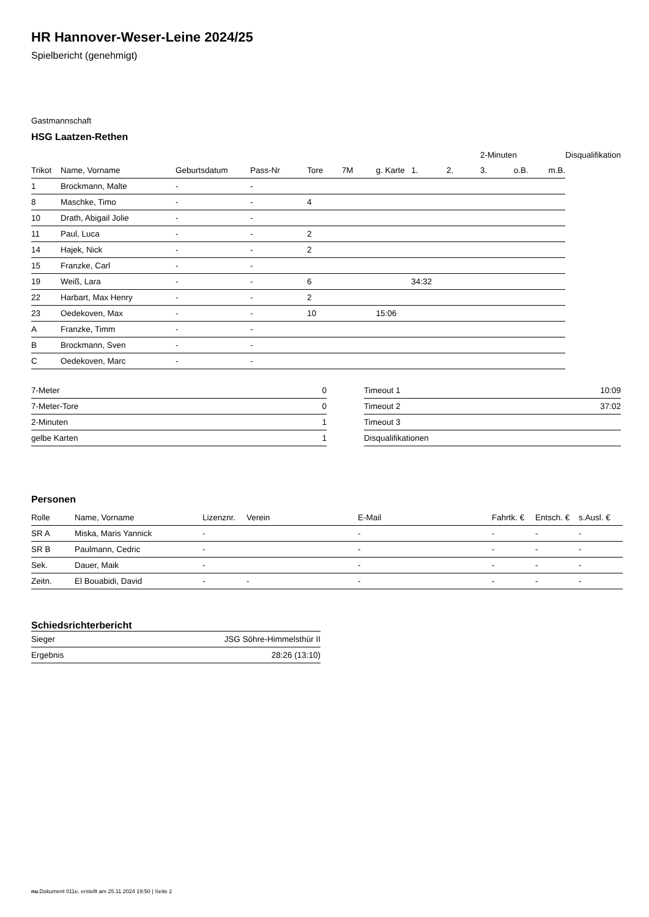HR Hannover-Weser-Leine 2024/25
Spielbericht (genehmigt)
Gastmannschaft
HSG Laatzen-Rethen
| | | | | | | | | | 2-Minuten | | | Disqualifikation |
| Trikot | Name, Vorname | Geburtsdatum | Pass-Nr | Tore | 7M | g. Karte | 1. | 2. | 3. | o.B. | m.B. | |
| 1 | Brockmann, Malte | - | - | | | | | | | | | |
| 8 | Maschke, Timo | - | - | 4 | | | | | | | | |
| 10 | Drath, Abigail Jolie | - | - | | | | | | | | | |
| 11 | Paul, Luca | - | - | 2 | | | | | | | | |
| 14 | Hajek, Nick | - | - | 2 | | | | | | | | |
| 15 | Franzke, Carl | - | - | | | | | | | | | |
| 19 | Weiß, Lara | - | - | 6 | | | 34:32 | | | | | |
| 22 | Harbart, Max Henry | - | - | 2 | | | | | | | | |
| 23 | Oedekoven, Max | - | - | 10 | | 15:06 | | | | | | |
| A | Franzke, Timm | - | - | | | | | | | | | |
| B | Brockmann, Sven | - | - | | | | | | | | | |
| C | Oedekoven, Marc | - | - | | | | | | | | | |
| 7-Meter | 0 |
| 7-Meter-Tore | 0 |
| 2-Minuten | 1 |
| gelbe Karten | 1 |
| Timeout 1 | 10:09 |
| Timeout 2 | 37:02 |
| Timeout 3 | |
| Disqualifikationen | |
Personen
| Rolle | Name, Vorname | Lizenznr. | Verein | E-Mail | Fahrtk. € | Entsch. € | s.Ausl. € |
| --- | --- | --- | --- | --- | --- | --- | --- |
| SR A | Miska, Maris Yannick | - | | - | - | - | - |
| SR B | Paulmann, Cedric | - | | - | - | - | - |
| Sek. | Dauer, Maik | - | | - | - | - | - |
| Zeitn. | El Bouabidi, David | - | - | - | - | - | - |
Schiedsrichterbericht
| Sieger | JSG Söhre-Himmelsthür II |
| Ergebnis | 28:26 (13:10) |
nu.Dokument 011e, erstellt am 25.11.2024 19:50 | Seite 2